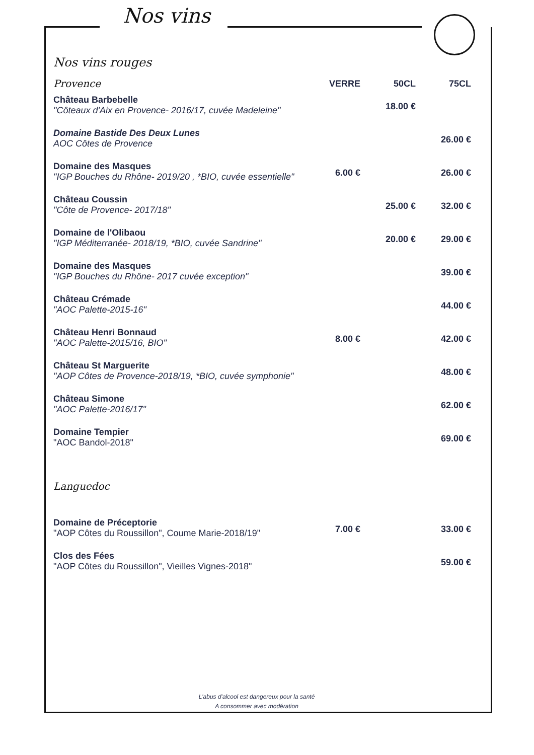Nos vins
Nos vins rouges
| Provence | VERRE | 50CL | 75CL |
| --- | --- | --- | --- |
| Château Barbebelle "Côteaux d'Aix en Provence- 2016/17, cuvée Madeleine" | | 18.00 € | |
| Domaine Bastide Des Deux Lunes AOC Côtes de Provence | | | 26.00 € |
| Domaine des Masques "IGP Bouches du Rhône- 2019/20 , *BIO, cuvée essentielle" | 6.00 € | | 26.00 € |
| Château Coussin "Côte de Provence- 2017/18" | | 25.00 € | 32.00 € |
| Domaine de l'Olibaou "IGP Méditerranée- 2018/19, *BIO, cuvée Sandrine" | | 20.00 € | 29.00 € |
| Domaine des Masques "IGP Bouches du Rhône- 2017 cuvée exception" | | | 39.00 € |
| Château Crémade "AOC Palette-2015-16" | | | 44.00 € |
| Château Henri Bonnaud "AOC Palette-2015/16, BIO" | 8.00 € | | 42.00 € |
| Château St Marguerite "AOP Côtes de Provence-2018/19, *BIO, cuvée symphonie" | | | 48.00 € |
| Château Simone "AOC Palette-2016/17" | | | 62.00 € |
| Domaine Tempier "AOC Bandol-2018" | | | 69.00 € |
| Languedoc | | | |
| Domaine de Préceptorie "AOP Côtes du Roussillon", Coume Marie-2018/19" | 7.00 € | | 33.00 € |
| Clos des Fées "AOP Côtes du Roussillon", Vieilles Vignes-2018" | | | 59.00 € |
L'abus d'alcool est dangereux pour la santé
A consommer avec modération